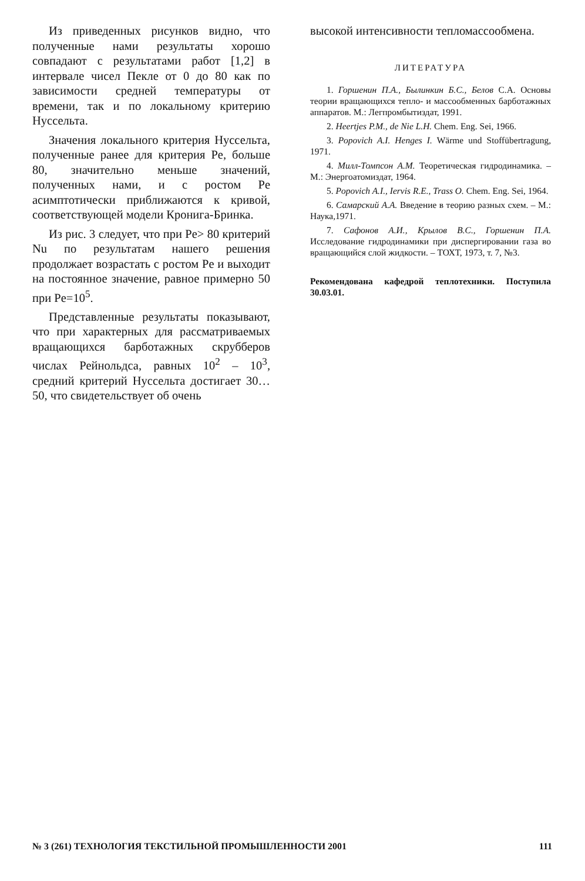Из приведенных рисунков видно, что полученные нами результаты хорошо совпадают с результатами работ [1,2] в интервале чисел Пекле от 0 до 80 как по зависимости средней температуры от времени, так и по локальному критерию Нуссельта.
Значения локального критерия Нуссельта, полученные ранее для критерия Pe, больше 80, значительно меньше значений, полученных нами, и с ростом Pe асимптотически приближаются к кривой, соответствующей модели Кронига-Бринка.
Из рис. 3 следует, что при Pe> 80 критерий Nu по результатам нашего решения продолжает возрастать с ростом Pe и выходит на постоянное значение, равное примерно 50 при Pe=10<sup>5</sup>.
Представленные результаты показывают, что при характерных для рассматриваемых вращающихся барботажных скрубберов числах Рейнольдса, равных 10<sup>2</sup> – 10<sup>3</sup>, средний критерий Нуссельта достигает 30…50, что свидетельствует об очень
высокой интенсивности тепломассообмена.
ЛИТЕРАТУРА
1. Горшенин П.А., Былинкин Б.С., Белов С.А. Основы теории вращающихся тепло- и массообменных барботажных аппаратов. М.: Легпромбытиздат, 1991.
2. Heertjes P.M., de Nie L.H. Chem. Eng. Sei, 1966.
3. Popovich A.I. Henges I. Wärme und Stoffübertragung, 1971.
4. Милл-Томпсон А.М. Теоретическая гидродинамика. – М.: Энергоатомиздат, 1964.
5. Popovich A.I., Iervis R.E., Trass O. Chem. Eng. Sei, 1964.
6. Самарский А.А. Введение в теорию разных схем. – М.: Наука,1971.
7. Сафонов А.И., Крылов В.С., Горшенин П.А. Исследование гидродинамики при диспергировании газа во вращающийся слой жидкости. – ТОХТ, 1973, т. 7, №3.
Рекомендована кафедрой теплотехники. Поступила 30.03.01.
№ 3 (261) ТЕХНОЛОГИЯ ТЕКСТИЛЬНОЙ ПРОМЫШЛЕННОСТИ 2001 111